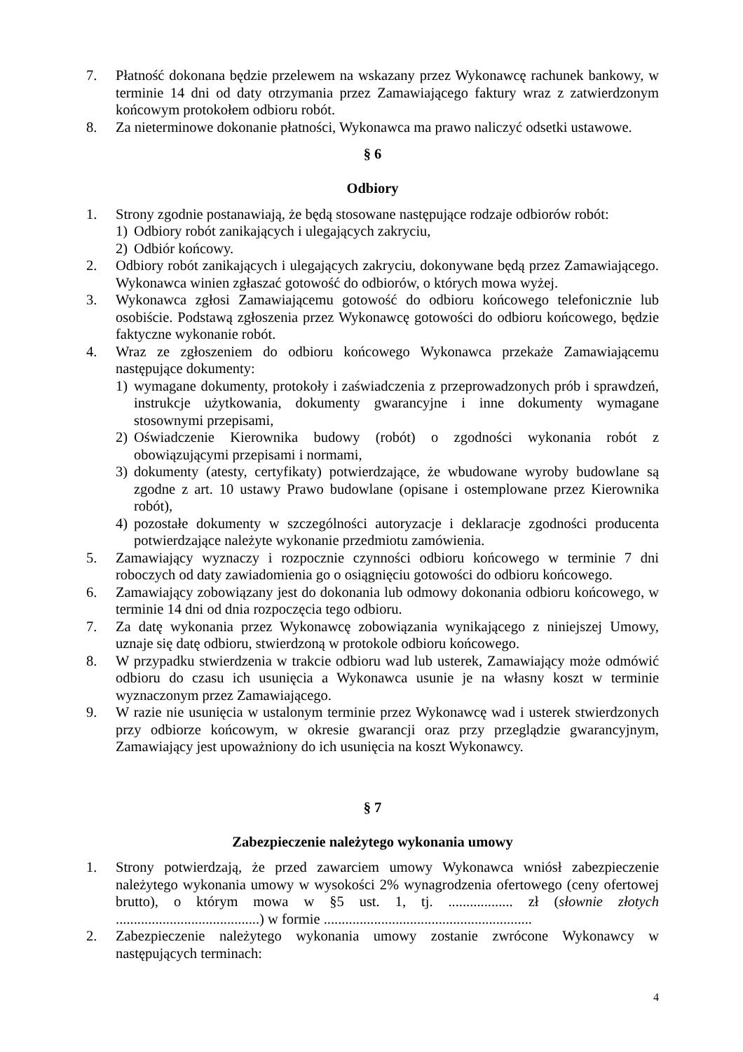7. Płatność dokonana będzie przelewem na wskazany przez Wykonawcę rachunek bankowy, w terminie 14 dni od daty otrzymania przez Zamawiającego faktury wraz z zatwierdzonym końcowym protokołem odbioru robót.
8. Za nieterminowe dokonanie płatności, Wykonawca ma prawo naliczyć odsetki ustawowe.
§ 6
Odbiory
1. Strony zgodnie postanawiają, że będą stosowane następujące rodzaje odbiorów robót:
1) Odbiory robót zanikających i ulegających zakryciu,
2) Odbiór końcowy.
2. Odbiory robót zanikających i ulegających zakryciu, dokonywane będą przez Zamawiającego. Wykonawca winien zgłaszać gotowość do odbiorów, o których mowa wyżej.
3. Wykonawca zgłosi Zamawiającemu gotowość do odbioru końcowego telefonicznie lub osobiście. Podstawą zgłoszenia przez Wykonawcę gotowości do odbioru końcowego, będzie faktyczne wykonanie robót.
4. Wraz ze zgłoszeniem do odbioru końcowego Wykonawca przekaże Zamawiającemu następujące dokumenty:
1) wymagane dokumenty, protokoły i zaświadczenia z przeprowadzonych prób i sprawdzeń, instrukcje użytkowania, dokumenty gwarancyjne i inne dokumenty wymagane stosownymi przepisami,
2) Oświadczenie Kierownika budowy (robót) o zgodności wykonania robót z obowiązującymi przepisami i normami,
3) dokumenty (atesty, certyfikaty) potwierdzające, że wbudowane wyroby budowlane są zgodne z art. 10 ustawy Prawo budowlane (opisane i ostemplowane przez Kierownika robót),
4) pozostałe dokumenty w szczególności autoryzacje i deklaracje zgodności producenta potwierdzające należyte wykonanie przedmiotu zamówienia.
5. Zamawiający wyznaczy i rozpocznie czynności odbioru końcowego w terminie 7 dni roboczych od daty zawiadomienia go o osiągnięciu gotowości do odbioru końcowego.
6. Zamawiający zobowiązany jest do dokonania lub odmowy dokonania odbioru końcowego, w terminie 14 dni od dnia rozpoczęcia tego odbioru.
7. Za datę wykonania przez Wykonawcę zobowiązania wynikającego z niniejszej Umowy, uznaje się datę odbioru, stwierdzoną w protokole odbioru końcowego.
8. W przypadku stwierdzenia w trakcie odbioru wad lub usterek, Zamawiający może odmówić odbioru do czasu ich usunięcia a Wykonawca usunie je na własny koszt w terminie wyznaczonym przez Zamawiającego.
9. W razie nie usunięcia w ustalonym terminie przez Wykonawcę wad i usterek stwierdzonych przy odbiorze końcowym, w okresie gwarancji oraz przy przeglądzie gwarancyjnym, Zamawiający jest upoważniony do ich usunięcia na koszt Wykonawcy.
§ 7
Zabezpieczenie należytego wykonania umowy
1. Strony potwierdzają, że przed zawarciem umowy Wykonawca wniósł zabezpieczenie należytego wykonania umowy w wysokości 2% wynagrodzenia ofertowego (ceny ofertowej brutto), o którym mowa w §5 ust. 1, tj. .................. zł (słownie złotych ........................................) w formie ..........................................................
2. Zabezpieczenie należytego wykonania umowy zostanie zwrócone Wykonawcy w następujących terminach:
4